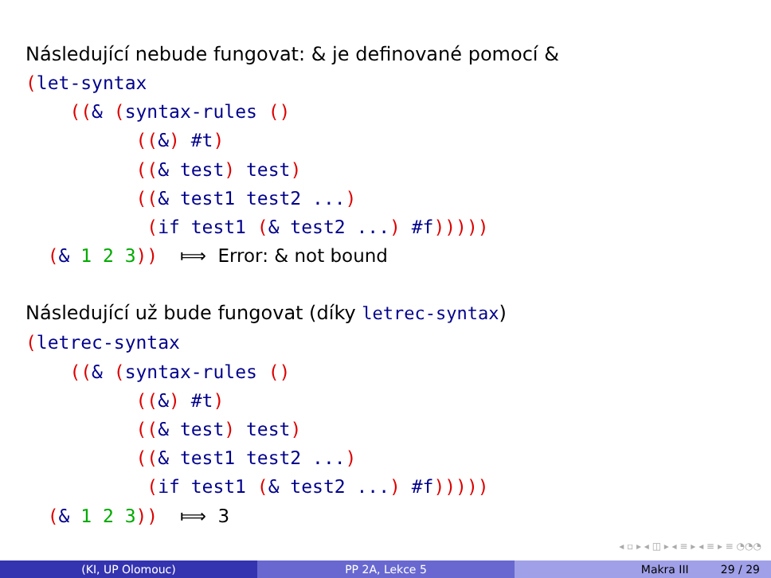Následující nebude fungovat: & je definované pomocí &
(let-syntax
    ((& (syntax-rules ()
          ((&) #t)
          ((& test) test)
          ((& test1 test2 ...)
           (if test1 (& test2 ...) #f)))))
  (& 1 2 3))  ⟾  Error: & not bound
Následující už bude fungovat (díky letrec-syntax)
(letrec-syntax
    ((& (syntax-rules ()
          ((&) #t)
          ((& test) test)
          ((& test1 test2 ...)
           (if test1 (& test2 ...) #f)))))
  (& 1 2 3))  ⟾  3
◂ ▫ ▸ ◂ ◫ ▸ ◂ ≡ ▸ ◂ ≡ ▸ ≡ ◔◔◔
(KI, UP Olomouc) PP 2A, Lekce 5 Makra III 29 / 29